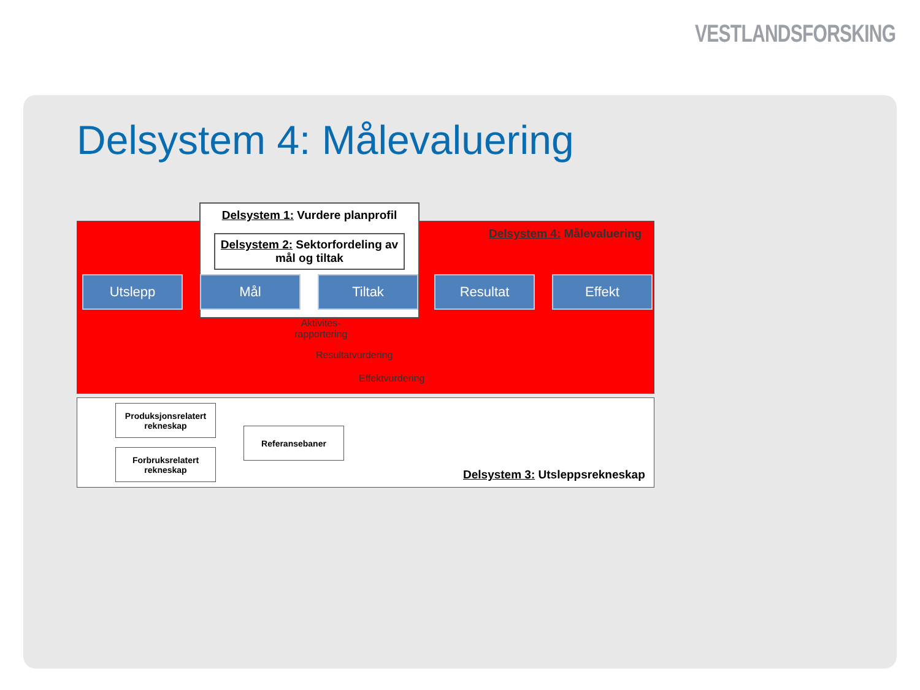VESTLANDSFORSKING
Delsystem 4: Målevaluering
Delsystem 1: Vurdere planprofil
Delsystem 2: Sektorfordeling av mål og tiltak
Delsystem 4: Målevaluering
Utslepp Mål Tiltak Resultat Effekt
Aktivites-
rapportering
Resultatvurdering
Effektvurdering
Produksjonsrelatert rekneskap
Forbruksrelatert rekneskap
Referansebaner
Delsystem 3: Utsleppsrekneskap